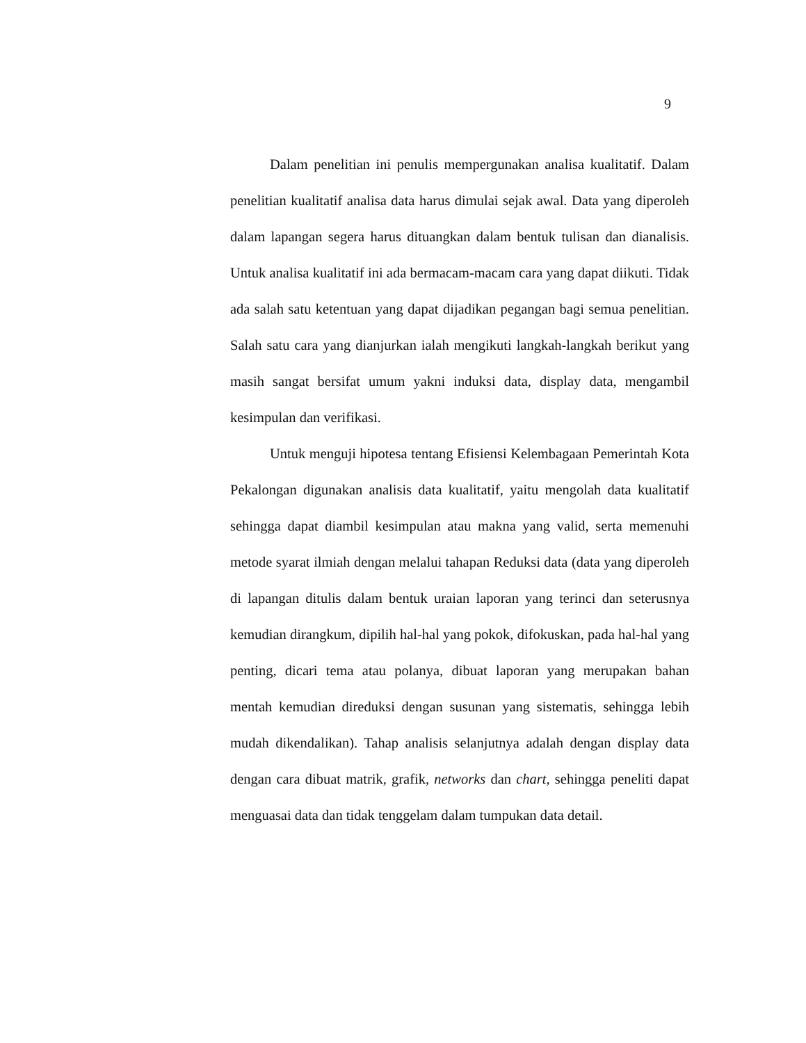9
Dalam penelitian ini penulis mempergunakan analisa kualitatif. Dalam penelitian kualitatif analisa data harus dimulai sejak awal. Data yang diperoleh dalam lapangan segera harus dituangkan dalam bentuk tulisan dan dianalisis. Untuk analisa kualitatif ini ada bermacam-macam cara yang dapat diikuti. Tidak ada salah satu ketentuan yang dapat dijadikan pegangan bagi semua penelitian. Salah satu cara yang dianjurkan ialah mengikuti langkah-langkah berikut yang masih sangat bersifat umum yakni induksi data, display data, mengambil kesimpulan dan verifikasi.
Untuk menguji hipotesa tentang Efisiensi Kelembagaan Pemerintah Kota Pekalongan digunakan analisis data kualitatif, yaitu mengolah data kualitatif sehingga dapat diambil kesimpulan atau makna yang valid, serta memenuhi metode syarat ilmiah dengan melalui tahapan Reduksi data (data yang diperoleh di lapangan ditulis dalam bentuk uraian laporan yang terinci dan seterusnya kemudian dirangkum, dipilih hal-hal yang pokok, difokuskan, pada hal-hal yang penting, dicari tema atau polanya, dibuat laporan yang merupakan bahan mentah kemudian direduksi dengan susunan yang sistematis, sehingga lebih mudah dikendalikan). Tahap analisis selanjutnya adalah dengan display data dengan cara dibuat matrik, grafik, networks dan chart, sehingga peneliti dapat menguasai data dan tidak tenggelam dalam tumpukan data detail.